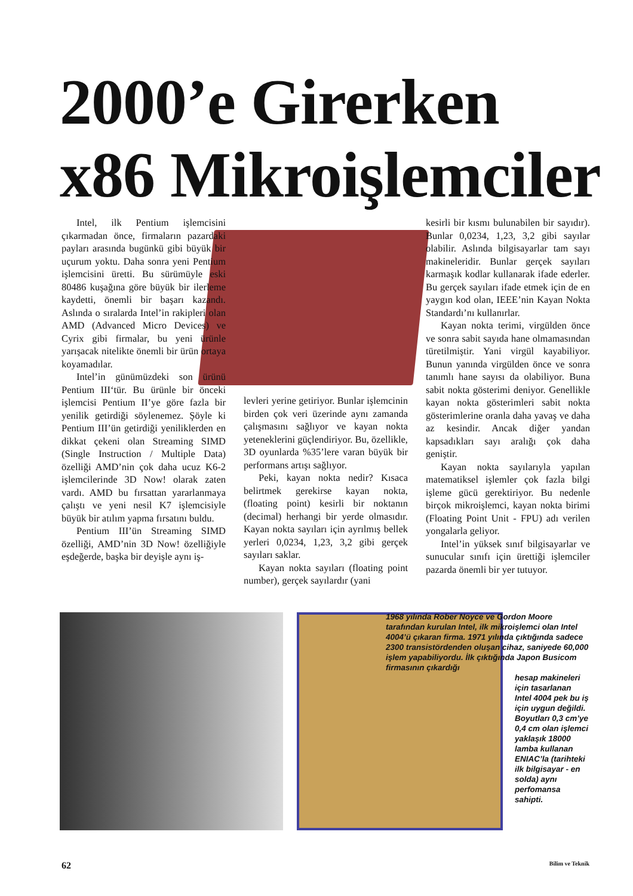2000’e Girerken
x86 Mikroişlemciler
Intel, ilk Pentium işlemcisini çıkarmadan önce, firmaların pazardaki payları arasında bugünkü gibi büyük bir uçurum yoktu. Daha sonra yeni Pentium işlemcisini üretti. Bu sürümüyle eski 80486 kuşağına göre büyük bir ilerleme kaydetti, önemli bir başarı kazandı. Aslında o sıralarda Intel’in rakipleri olan AMD (Advanced Micro Devices) ve Cyrix gibi firmalar, bu yeni ürünle yarışacak nitelikte önemli bir ürün ortaya koyamadılar.
Intel’in günümüzdeki son ürünü Pentium III‘tür. Bu ürünle bir önceki işlemcisi Pentium II’ye göre fazla bir yenilik getirdiği söylenemez. Şöyle ki Pentium III’ün getirdiği yeniliklerden en dikkat çekeni olan Streaming SIMD (Single Instruction / Multiple Data) özelliği AMD’nin çok daha ucuz K6-2 işlemcilerinde 3D Now! olarak zaten vardı. AMD bu fırsattan yararlanmaya çalıştı ve yeni nesil K7 işlemcisiyle büyük bir atılım yapma fırsatını buldu.
Pentium III’ün Streaming SIMD özelliği, AMD’nin 3D Now! özelliğiyle eşdeğerde, başka bir deyişle aynı iş-
levleri yerine getiriyor. Bunlar işlemcinin birden çok veri üzerinde aynı zamanda çalışmasını sağlıyor ve kayan nokta yeteneklerini güçlendiriyor. Bu, özellikle, 3D oyunlarda %35’lere varan büyük bir performans artışı sağlıyor.
Peki, kayan nokta nedir? Kısaca belirtmek gerekirse kayan nokta, (floating point) kesirli bir noktanın (decimal) herhangi bir yerde olmasıdır. Kayan nokta sayıları için ayrılmış bellek yerleri 0,0234, 1,23, 3,2 gibi gerçek sayıları saklar.
Kayan nokta sayıları (floating point number), gerçek sayılardır (yani
kesirli bir kısmı bulunabilen bir sayıdır). Bunlar 0,0234, 1,23, 3,2 gibi sayılar olabilir. Aslında bilgisayarlar tam sayı makineleridir. Bunlar gerçek sayıları karmaşık kodlar kullanarak ifade ederler. Bu gerçek sayıları ifade etmek için de en yaygın kod olan, IEEE’nin Kayan Nokta Standardı’nı kullanırlar.
Kayan nokta terimi, virgülden önce ve sonra sabit sayıda hane olmamasından türetilmiştir. Yani virgül kayabiliyor. Bunun yanında virgülden önce ve sonra tanımlı hane sayısı da olabiliyor. Buna sabit nokta gösterimi deniyor. Genellikle kayan nokta gösterimleri sabit nokta gösterimlerine oranla daha yavaş ve daha az kesindir. Ancak diğer yandan kapsadıkları sayı aralığı çok daha geniştir.
Kayan nokta sayılarıyla yapılan matematiksel işlemler çok fazla bilgi işleme gücü gerektiriyor. Bu nedenle birçok mikroişlemci, kayan nokta birimi (Floating Point Unit - FPU) adı verilen yongalarla geliyor.
Intel’in yüksek sınıf bilgisayarlar ve sunucular sınıfı için ürettiği işlemciler pazarda önemli bir yer tutuyor.
1968 yılında Rober Noyce ve Gordon Moore tarafından kurulan Intel, ilk mikroişlemci olan Intel 4004’ü çıkaran firma. 1971 yılında çıktığında sadece 2300 transistördenden oluşan cihaz, saniyede 60,000 işlem yapabiliyordu. İlk çıktığında Japon Busicom firmasının çıkardığı
hesap makineleri için tasarlanan Intel 4004 pek bu iş için uygun değildi. Boyutları 0,3 cm’ye 0,4 cm olan işlemci yaklaşık 18000 lamba kullanan ENIAC’la (tarihteki ilk bilgisayar - en solda) aynı perfomansa sahipti.
62 Bilim ve Teknik